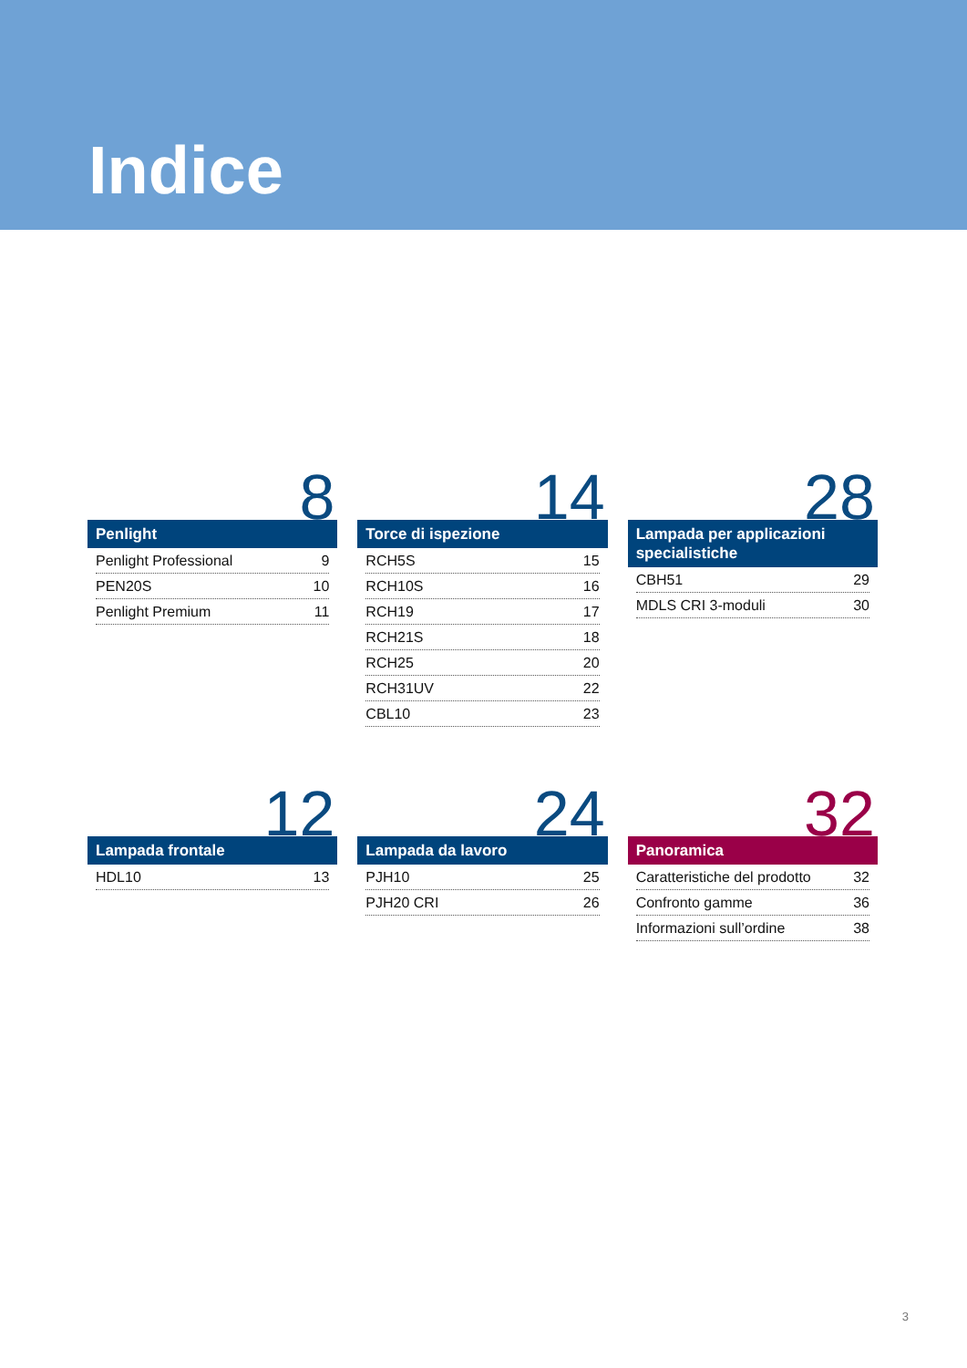Indice
8
Penlight
Penlight Professional 9
PEN20S 10
Penlight Premium 11
14
Torce di ispezione
RCH5S 15
RCH10S 16
RCH19 17
RCH21S 18
RCH25 20
RCH31UV 22
CBL10 23
28
Lampada per applicazioni specialistiche
CBH51 29
MDLS CRI 3-moduli 30
12
Lampada frontale
HDL10 13
24
Lampada da lavoro
PJH10 25
PJH20 CRI 26
32
Panoramica
Caratteristiche del prodotto 32
Confronto gamme 36
Informazioni sull’ordine 38
3